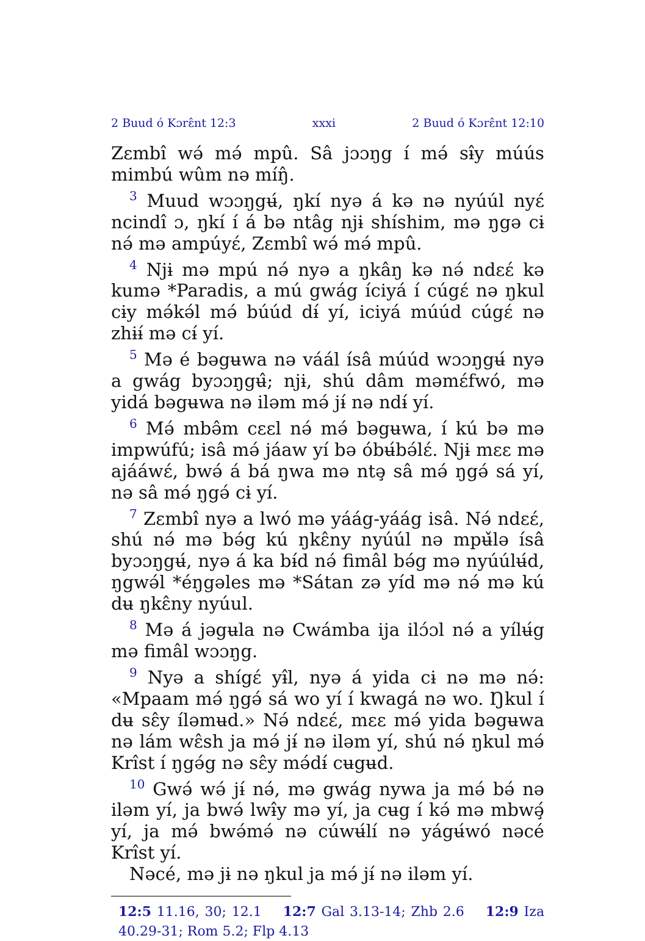2 Buud ó Kɔrɛ̂nt 12:3 xxxi 2 Buud ó Kɔrɛ̂nt 12:10
Zɛmbî wə́ mə́ mpû. Sâ jɔɔŋg í mə́ sɨ̂y múús mimbú wûm nə míŋ̂.
<sup>3</sup> Muud wɔɔŋgʉ́, ŋkí nyə á kə nə nyúúl nyɛ́ ncindî ɔ, ŋkí í á bə ntâg njɨ shíshim, mə ŋgə cɨ nə́ mə ampúyɛ́, Zɛmbî wə́ mə́ mpû.
<sup>4</sup> Njɨ mə mpú nə́ nyə a ŋkâŋ kə nə́ ndɛɛ́ kə kumə *Paradis, a mú gwág íciyá í cúgɛ́ nə ŋkul cɨy mə́kə́l mə́ búúd dɨ́ yí, iciyá múúd cúgɛ́ nə zhɨɨ́ mə cɨ́ yí.
<sup>5</sup> Mə é bəgʉwa nə váál ísâ múúd wɔɔŋgʉ́ nyə a gwág byɔɔŋgʉ̂; njɨ, shú dâm məmɛ́fwó, mə yidá bəgʉwa nə iləm mə́ jɨ́ nə ndɨ́ yí.
<sup>6</sup> Mə́ mbə̂m cɛɛl nə́ mə́ bəgʉwa, í kú bə mə im­pwúfú; isâ mə́ jáaw yí bə óbʉ́bə́lɛ́. Njɨ mɛɛ mə ajááwɛ́, bwə́ á bá ŋwa mə ntə̧ sâ mə́ ŋgə́ sá yí, nə sâ mə́ ŋgə́ cɨ yí.
<sup>7</sup> Zɛmbî nyə a lwó mə yáág-yáág isâ. Nə́ ndɛɛ́, shú nə́ mə bə́g kú ŋkɛ̂ny nyúúl nə mpʉ̌lə ísâ byɔɔŋgʉ́, nyə á ka bɨ́d nə́ fimâl bə́g mə nyúúlʉ́d, ŋgwə́l *éŋgəles mə *Sátan zə yíd mə nə́ mə kú dʉ ŋkɛ̂ny nyúul.
<sup>8</sup> Mə á jəgʉla nə Cwámba ija ilɔ́ɔl nə́ a yílʉ́g mə fimâl wɔɔŋg.
<sup>9</sup> Nyə a shígɛ́ yɨ̂l, nyə á yida cɨ nə mə nə́: «Mpaam mə́ ŋgə́ sá wo yí í kwagá nə wo. Ŋkul í dʉ sɛ̂y íləmʉd.» Nə́ ndɛɛ́, mɛɛ mə́ yida bəgʉwa nə lám wɛ̂sh ja mə́ jɨ́ nə iləm yí, shú nə́ ŋkul mə́ Krîst í ŋgə́g nə sɛ̂y mə́dɨ́ cʉgʉd.
<sup>10</sup> Gwə́ wə́ jɨ́ nə́, mə gwág nywa ja mə́ bə́ nə iləm yí, ja bwə́ lwɨ̂y mə yí, ja cʉg í kə́ mə mbwə̧́ yí, ja mə́ bwə́mə́ nə cúwʉ́lí nə yágʉ́wó nəcé Krîst yí.
Nəcé, mə jɨ nə ŋkul ja mə́ jɨ́ nə iləm yí.
12:5 11.16, 30; 12.1 12:7 Gal 3.13-14; Zhb 2.6 12:9 Iza 40.29-31; Rom 5.2; Flp 4.13